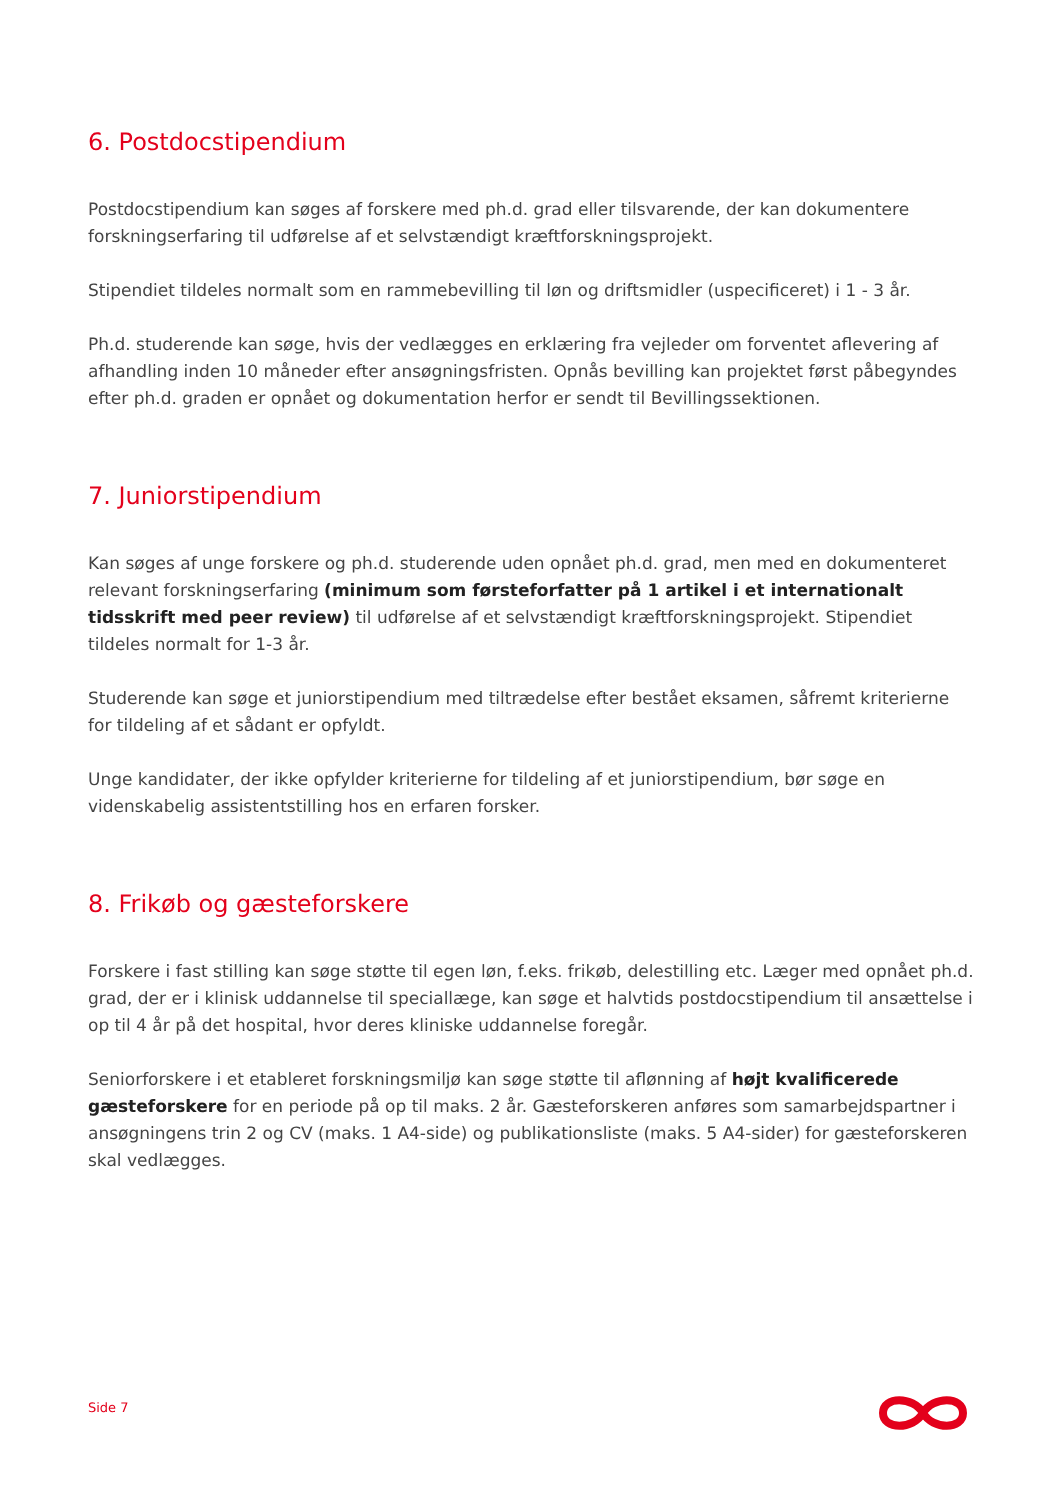6. Postdocstipendium
Postdocstipendium kan søges af forskere med ph.d. grad eller tilsvarende, der kan dokumentere forskningserfaring til udførelse af et selvstændigt kræftforskningsprojekt.
Stipendiet tildeles normalt som en rammebevilling til løn og driftsmidler (uspecificeret) i 1 - 3 år.
Ph.d. studerende kan søge, hvis der vedlægges en erklæring fra vejleder om forventet aflevering af afhandling inden 10 måneder efter ansøgningsfristen. Opnås bevilling kan projektet først påbegyndes efter ph.d. graden er opnået og dokumentation herfor er sendt til Bevillingssektionen.
7. Juniorstipendium
Kan søges af unge forskere og ph.d. studerende uden opnået ph.d. grad, men med en dokumenteret relevant forskningserfaring (minimum som førsteforfatter på 1 artikel i et internationalt tidsskrift med peer review) til udførelse af et selvstændigt kræftforskningsprojekt. Stipendiet tildeles normalt for 1-3 år.
Studerende kan søge et juniorstipendium med tiltrædelse efter bestået eksamen, såfremt kriterierne for tildeling af et sådant er opfyldt.
Unge kandidater, der ikke opfylder kriterierne for tildeling af et juniorstipendium, bør søge en videnskabelig assistentstilling hos en erfaren forsker.
8. Frikøb og gæsteforskere
Forskere i fast stilling kan søge støtte til egen løn, f.eks. frikøb, delestilling etc. Læger med opnået ph.d. grad, der er i klinisk uddannelse til speciallæge, kan søge et halvtids postdocstipendium til ansættelse i op til 4 år på det hospital, hvor deres kliniske uddannelse foregår.
Seniorforskere i et etableret forskningsmiljø kan søge støtte til aflønning af højt kvalificerede gæsteforskere for en periode på op til maks. 2 år. Gæsteforskeren anføres som samarbejdspartner i ansøgningens trin 2 og CV (maks. 1 A4-side) og publikationsliste (maks. 5 A4-sider) for gæsteforskeren skal vedlægges.
Side 7